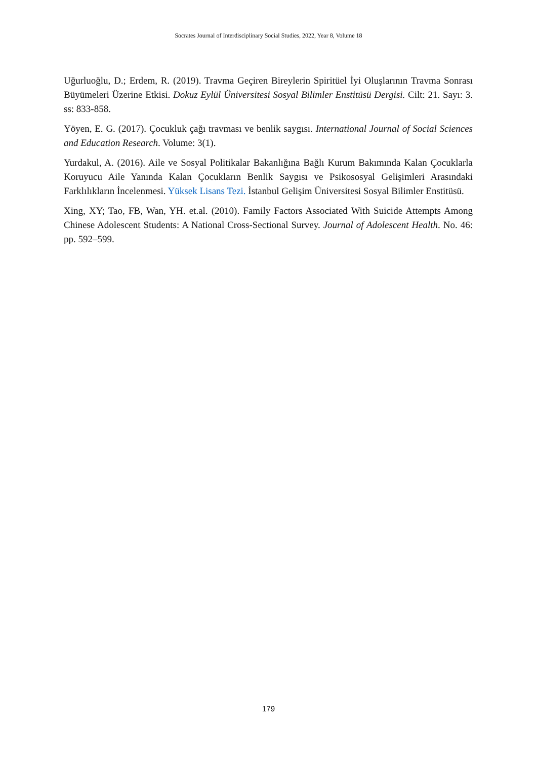Socrates Journal of Interdisciplinary Social Studies, 2022, Year 8, Volume 18
Uğurluoğlu, D.; Erdem, R. (2019). Travma Geçiren Bireylerin Spiritüel İyi Oluşlarının Travma Sonrası Büyümeleri Üzerine Etkisi. Dokuz Eylül Üniversitesi Sosyal Bilimler Enstitüsü Dergisi. Cilt: 21. Sayı: 3. ss: 833-858.
Yöyen, E. G. (2017). Çocukluk çağı travması ve benlik saygısı. International Journal of Social Sciences and Education Research. Volume: 3(1).
Yurdakul, A. (2016). Aile ve Sosyal Politikalar Bakanlığına Bağlı Kurum Bakımında Kalan Çocuklarla Koruyucu Aile Yanında Kalan Çocukların Benlik Saygısı ve Psikososyal Gelişimleri Arasındaki Farklılıkların İncelenmesi. Yüksek Lisans Tezi. İstanbul Gelişim Üniversitesi Sosyal Bilimler Enstitüsü.
Xing, XY; Tao, FB, Wan, YH. et.al. (2010). Family Factors Associated With Suicide Attempts Among Chinese Adolescent Students: A National Cross-Sectional Survey. Journal of Adolescent Health. No. 46: pp. 592–599.
179